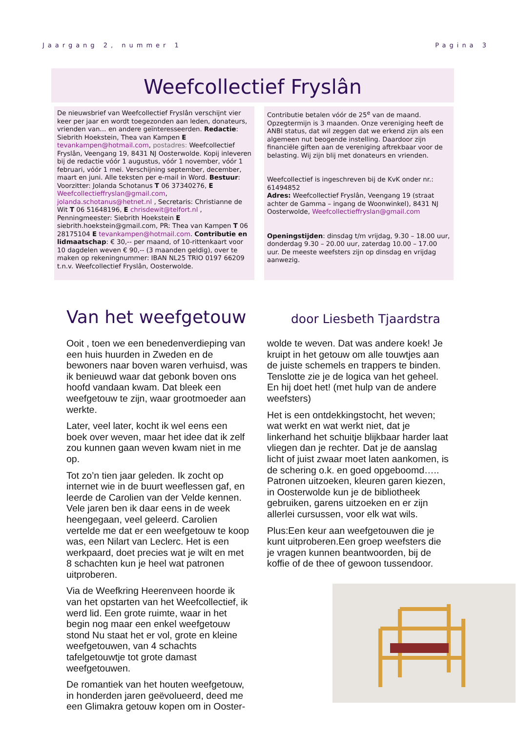Jaargang 2, nummer 1 Pagina 3
Weefcollectief Fryslân
De nieuwsbrief van Weefcollectief Fryslân verschijnt vier keer per jaar en wordt toegezonden aan leden, donateurs, vrienden van… en andere geïnteresseerden. Redactie: Siebrith Hoekstein, Thea van Kampen E tevankampen@hotmail.com, postadres: Weefcollectief Fryslân, Veengang 19, 8431 NJ Oosterwolde. Kopij inleveren bij de redactie vóór 1 augustus, vóór 1 november, vóór 1 februari, vóór 1 mei. Verschijning september, december, maart en juni. Alle teksten per e-mail in Word. Bestuur: Voorzitter: Jolanda Schotanus T 06 37340276, E Weefcollectieffryslan@gmail.com, jolanda.schotanus@hetnet.nl , Secretaris: Christianne de Wit T 06 51648196, E chrisdewit@telfort.nl , Penningmeester: Siebrith Hoekstein E siebrith.hoekstein@gmail.com, PR: Thea van Kampen T 06 28175104 E tevankampen@hotmail.com. Contributie en lidmaatschap: € 30,-- per maand, of 10-rittenkaart voor 10 dagdelen weven € 90,-- (3 maanden geldig), over te maken op rekeningnummer: IBAN NL25 TRIO 0197 66209 t.n.v. Weefcollectief Fryslân, Oosterwolde.
Contributie betalen vóór de 25<sup>e</sup> van de maand. Opzegtermijn is 3 maanden. Onze vereniging heeft de ANBI status, dat wil zeggen dat we erkend zijn als een algemeen nut beogende instelling. Daardoor zijn financiële giften aan de vereniging aftrekbaar voor de belasting. Wij zijn blij met donateurs en vrienden.
Weefcollectief is ingeschreven bij de KvK onder nr.: 61494852
Adres: Weefcollectief Fryslân, Veengang 19 (straat achter de Gamma – ingang de Woonwinkel), 8431 NJ Oosterwolde, Weefcollectieffryslan@gmail.com
Openingstijden: dinsdag t/m vrijdag, 9.30 – 18.00 uur, donderdag 9.30 – 20.00 uur, zaterdag 10.00 – 17.00 uur. De meeste weefsters zijn op dinsdag en vrijdag aanwezig.
Van het weefgetouw
door Liesbeth Tjaardstra
Ooit , toen we een benedenverdieping van een huis huurden in Zweden en de bewoners naar boven waren verhuisd, was ik benieuwd waar dat gebonk boven ons hoofd vandaan kwam. Dat bleek een weefgetouw te zijn, waar grootmoeder aan werkte.
Later, veel later, kocht ik wel eens een boek over weven, maar het idee dat ik zelf zou kunnen gaan weven kwam niet in me op.
Tot zo’n tien jaar geleden. Ik zocht op internet wie in de buurt weeflessen gaf, en leerde de Carolien van der Velde kennen. Vele jaren ben ik daar eens in de week heengegaan, veel geleerd. Carolien vertelde me dat er een weefgetouw te koop was, een Nilart van Leclerc. Het is een werkpaard, doet precies wat je wilt en met 8 schachten kun je heel wat patronen uitproberen.
Via de Weefkring Heerenveen hoorde ik van het opstarten van het Weefcollectief, ik werd lid. Een grote ruimte, waar in het begin nog maar een enkel weefgetouw stond Nu staat het er vol, grote en kleine weefgetouwen, van 4 schachts tafelgetouwtje tot grote damast weefgetouwen.
De romantiek van het houten weefgetouw, in honderden jaren geëvolueerd, deed me een Glimakra getouw kopen om in Ooster-
wolde te weven. Dat was andere koek! Je kruipt in het getouw om alle touwtjes aan de juiste schemels en trappers te binden. Tenslotte zie je de logica van het geheel. En hij doet het! (met hulp van de andere weefsters)
Het is een ontdekkingstocht, het weven; wat werkt en wat werkt niet, dat je linkerhand het schuitje blijkbaar harder laat vliegen dan je rechter. Dat je de aanslag licht of juist zwaar moet laten aankomen, is de schering o.k. en goed opgeboomd….. Patronen uitzoeken, kleuren garen kiezen, in Oosterwolde kun je de bibliotheek gebruiken, garens uitzoeken en er zijn allerlei cursussen, voor elk wat wils.
Plus:Een keur aan weefgetouwen die je kunt uitproberen.Een groep weefsters die je vragen kunnen beantwoorden, bij de koffie of de thee of gewoon tussendoor.